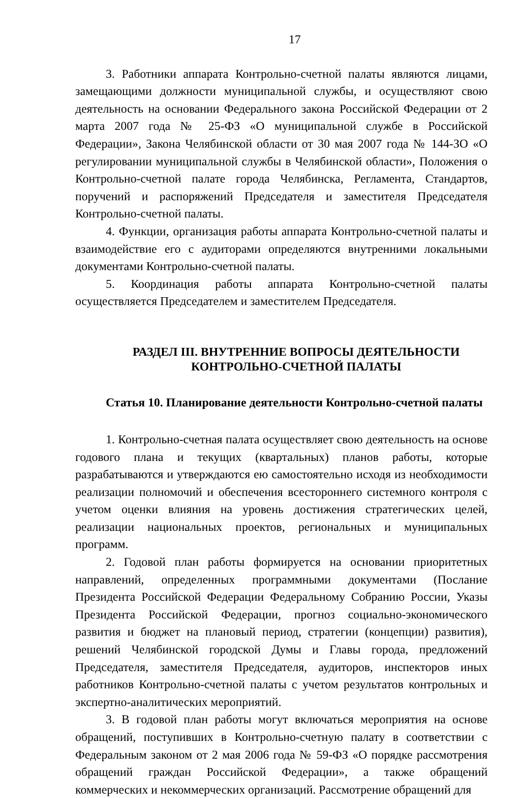17
3. Работники аппарата Контрольно-счетной палаты являются лицами, замещающими должности муниципальной службы, и осуществляют свою деятельность на основании Федерального закона Российской Федерации от 2 марта 2007 года № 25-ФЗ «О муниципальной службе в Российской Федерации», Закона Челябинской области от 30 мая 2007 года № 144-ЗО «О регулировании муниципальной службы в Челябинской области», Положения о Контрольно-счетной палате города Челябинска, Регламента, Стандартов, поручений и распоряжений Председателя и заместителя Председателя Контрольно-счетной палаты.
4. Функции, организация работы аппарата Контрольно-счетной палаты и взаимодействие его с аудиторами определяются внутренними локальными документами Контрольно-счетной палаты.
5. Координация работы аппарата Контрольно-счетной палаты осуществляется Председателем и заместителем Председателя.
РАЗДЕЛ III. ВНУТРЕННИЕ ВОПРОСЫ ДЕЯТЕЛЬНОСТИ
КОНТРОЛЬНО-СЧЕТНОЙ ПАЛАТЫ
Статья 10. Планирование деятельности Контрольно-счетной палаты
1. Контрольно-счетная палата осуществляет свою деятельность на основе годового плана и текущих (квартальных) планов работы, которые разрабатываются и утверждаются ею самостоятельно исходя из необходимости реализации полномочий и обеспечения всестороннего системного контроля с учетом оценки влияния на уровень достижения стратегических целей, реализации национальных проектов, региональных и муниципальных программ.
2. Годовой план работы формируется на основании приоритетных направлений, определенных программными документами (Послание Президента Российской Федерации Федеральному Собранию России, Указы Президента Российской Федерации, прогноз социально-экономического развития и бюджет на плановый период, стратегии (концепции) развития), решений Челябинской городской Думы и Главы города, предложений Председателя, заместителя Председателя, аудиторов, инспекторов иных работников Контрольно-счетной палаты с учетом результатов контрольных и экспертно-аналитических мероприятий.
3. В годовой план работы могут включаться мероприятия на основе обращений, поступивших в Контрольно-счетную палату в соответствии с Федеральным законом от 2 мая 2006 года № 59-ФЗ «О порядке рассмотрения обращений граждан Российской Федерации», а также обращений коммерческих и некоммерческих организаций. Рассмотрение обращений для